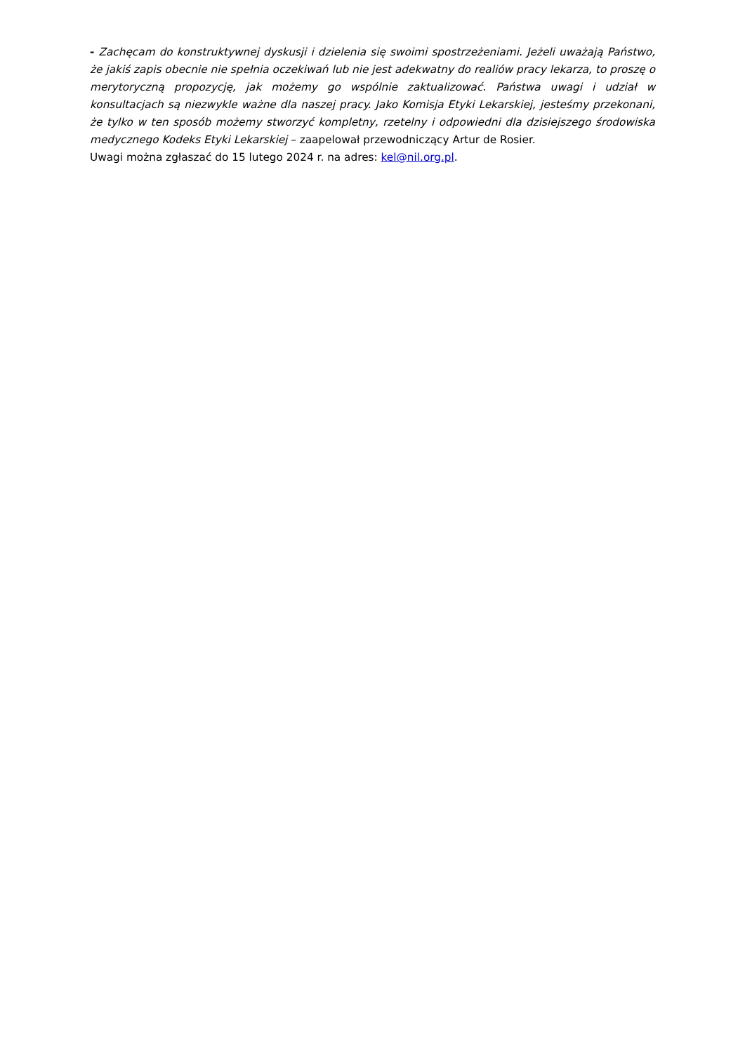- Zachęcam do konstruktywnej dyskusji i dzielenia się swoimi spostrzeżeniami. Jeżeli uważają Państwo, że jakiś zapis obecnie nie spełnia oczekiwań lub nie jest adekwatny do realiów pracy lekarza, to proszę o merytoryczną propozycję, jak możemy go wspólnie zaktualizować. Państwa uwagi i udział w konsultacjach są niezwykle ważne dla naszej pracy. Jako Komisja Etyki Lekarskiej, jesteśmy przekonani, że tylko w ten sposób możemy stworzyć kompletny, rzetelny i odpowiedni dla dzisiejszego środowiska medycznego Kodeks Etyki Lekarskiej – zaapelował przewodniczący Artur de Rosier.
Uwagi można zgłaszać do 15 lutego 2024 r. na adres: kel@nil.org.pl.